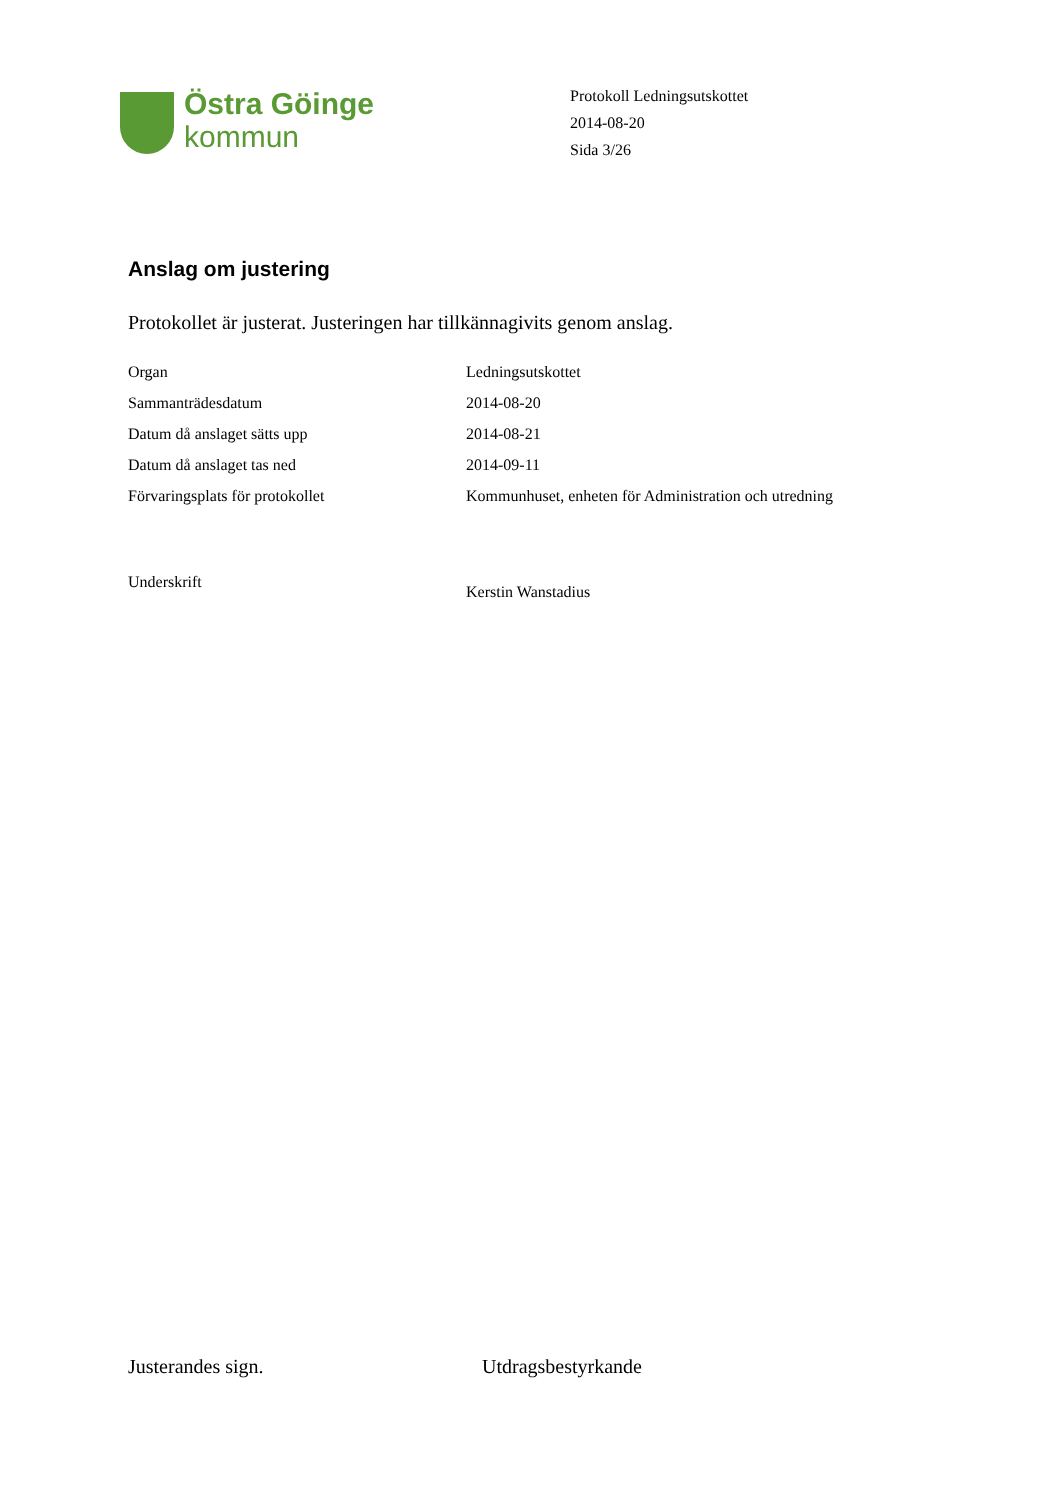Östra Göinge
kommun
Protokoll Ledningsutskottet
2014-08-20
Sida 3/26
Anslag om justering
Protokollet är justerat. Justeringen har tillkännagivits genom anslag.
| Organ | Ledningsutskottet |
| Sammanträdesdatum | 2014-08-20 |
| Datum då anslaget sätts upp | 2014-08-21 |
| Datum då anslaget tas ned | 2014-09-11 |
| Förvaringsplats för protokollet | Kommunhuset, enheten för Administration och utredning |
| Underskrift | Kerstin Wanstadius |
Justerandes sign. Utdragsbestyrkande